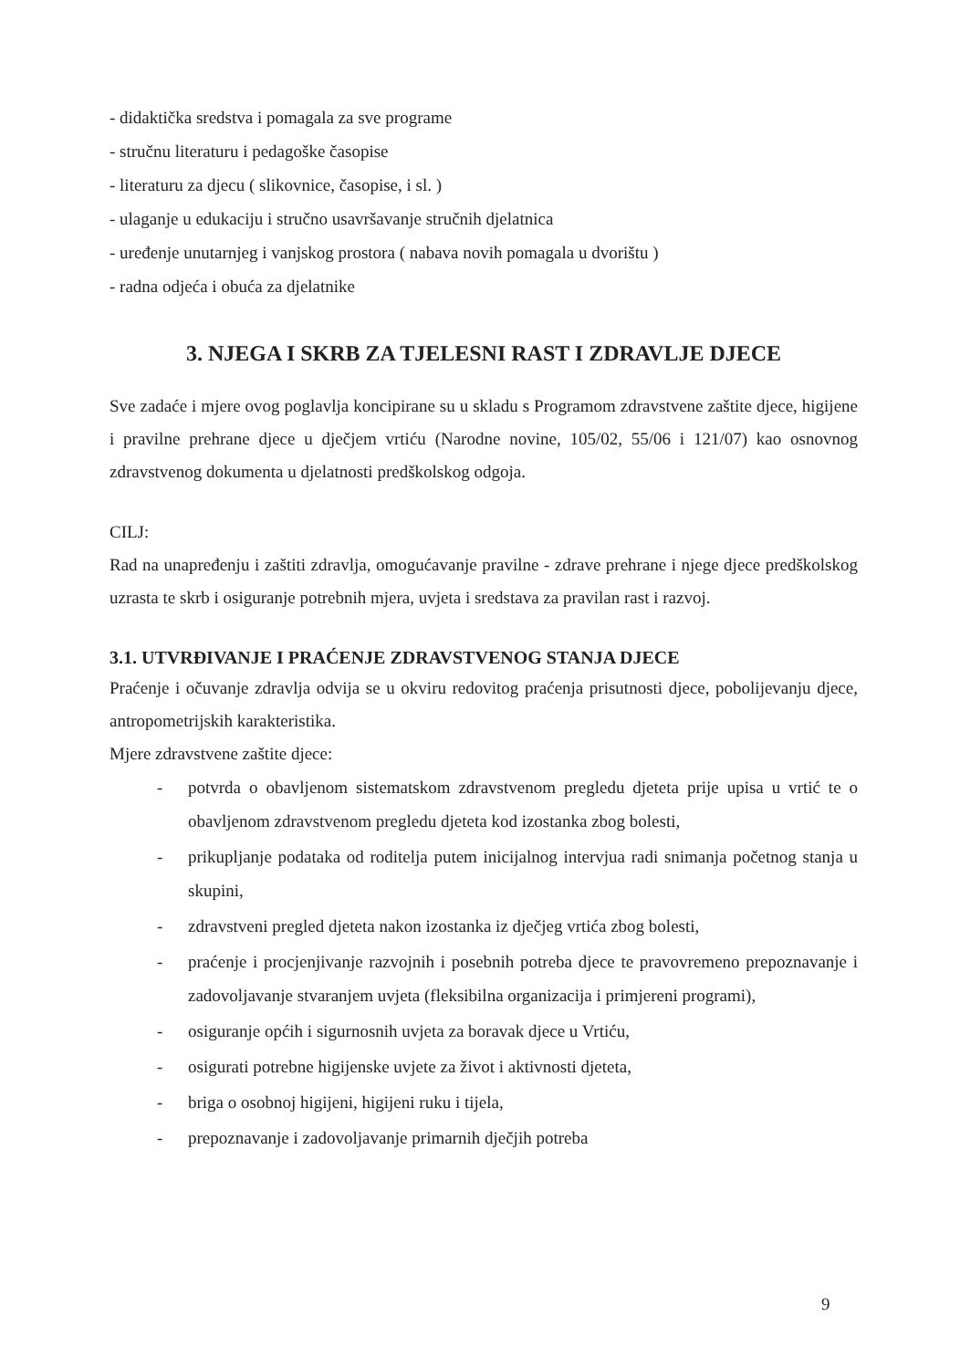- didaktička sredstva i pomagala za sve programe
- stručnu literaturu i pedagoške časopise
- literaturu za djecu ( slikovnice, časopise, i sl. )
- ulaganje u edukaciju i stručno usavršavanje stručnih djelatnica
- uređenje unutarnjeg i vanjskog prostora ( nabava novih pomagala u dvorištu )
- radna odjeća i obuća za djelatnike
3. NJEGA I SKRB ZA TJELESNI RAST I ZDRAVLJE DJECE
Sve zadaće i mjere ovog poglavlja koncipirane su u skladu s Programom zdravstvene zaštite djece, higijene i pravilne prehrane djece u dječjem vrtiću (Narodne novine, 105/02, 55/06 i 121/07) kao osnovnog zdravstvenog dokumenta u djelatnosti predškolskog odgoja.
CILJ:
Rad na unapređenju i zaštiti zdravlja, omogućavanje pravilne - zdrave prehrane i njege djece predškolskog uzrasta te skrb i osiguranje potrebnih mjera, uvjeta i sredstava za pravilan rast i razvoj.
3.1. UTVRĐIVANJE I PRAĆENJE ZDRAVSTVENOG STANJA DJECE
Praćenje i očuvanje zdravlja odvija se u okviru redovitog praćenja prisutnosti djece, pobolijevanju djece, antropometrijskih karakteristika.
Mjere zdravstvene zaštite djece:
- potvrda o obavljenom sistematskom zdravstvenom pregledu djeteta prije upisa u vrtić te o obavljenom zdravstvenom pregledu djeteta kod izostanka zbog bolesti,
- prikupljanje podataka od roditelja putem inicijalnog intervjua radi snimanja početnog stanja u skupini,
- zdravstveni pregled djeteta nakon izostanka iz dječjeg vrtića zbog bolesti,
- praćenje i procjenjivanje razvojnih i posebnih potreba djece te pravovremeno prepoznavanje i zadovoljavanje stvaranjem uvjeta (fleksibilna organizacija i primjereni programi),
- osiguranje općih i sigurnosnih uvjeta za boravak djece u Vrtiću,
- osigurati potrebne higijenske uvjete za život i aktivnosti djeteta,
- briga o osobnoj higijeni, higijeni ruku i tijela,
- prepoznavanje i zadovoljavanje primarnih dječjih potreba
9